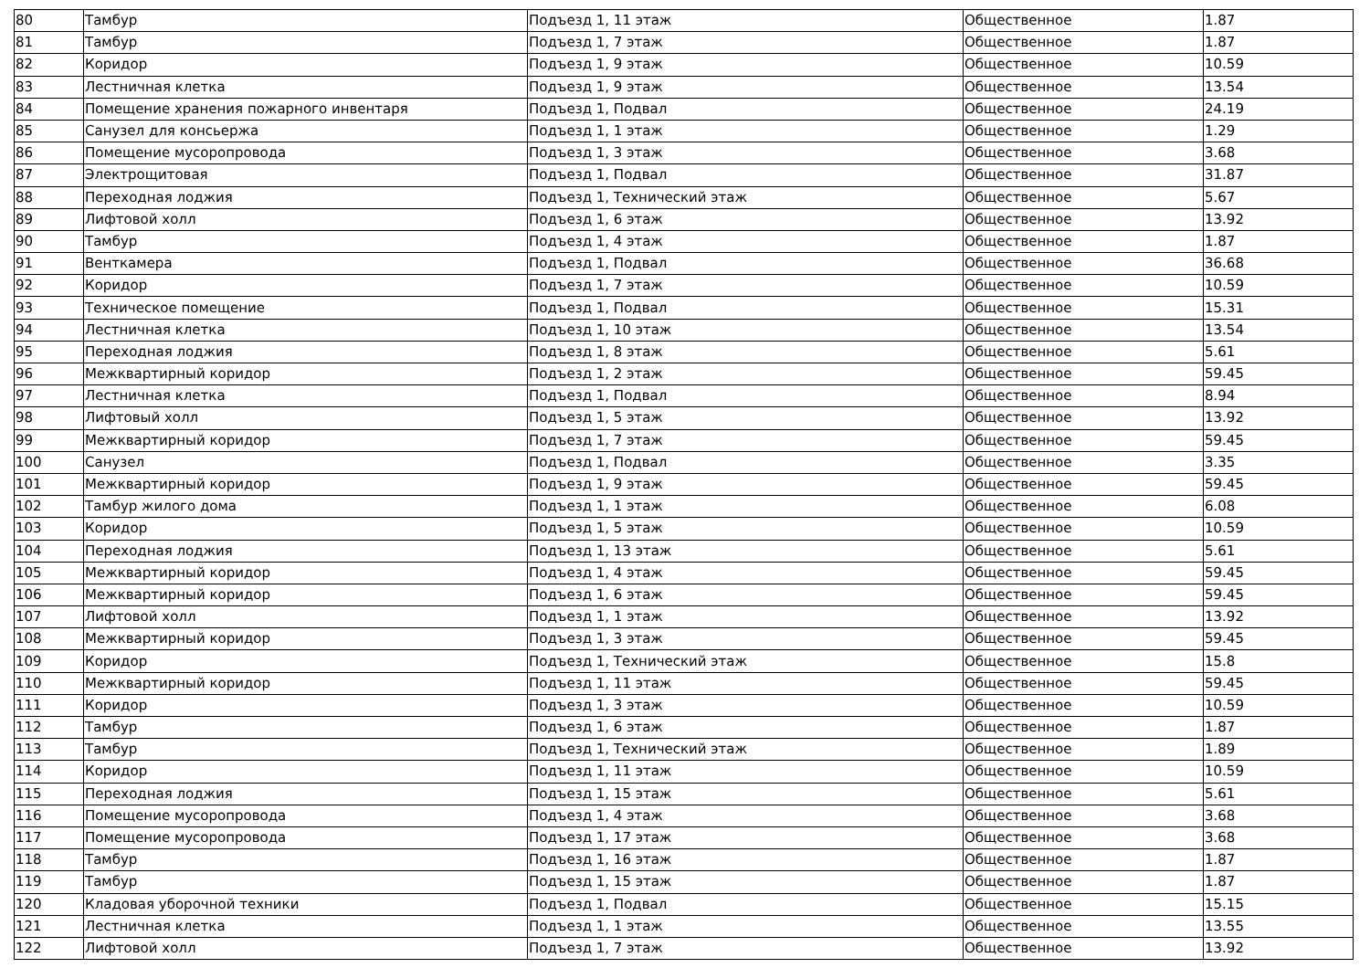| 80 | Тамбур | Подъезд 1, 11 этаж | Общественное | 1.87 |
| 81 | Тамбур | Подъезд 1, 7 этаж | Общественное | 1.87 |
| 82 | Коридор | Подъезд 1, 9 этаж | Общественное | 10.59 |
| 83 | Лестничная клетка | Подъезд 1, 9 этаж | Общественное | 13.54 |
| 84 | Помещение хранения пожарного инвентаря | Подъезд 1, Подвал | Общественное | 24.19 |
| 85 | Санузел для консьержа | Подъезд 1, 1 этаж | Общественное | 1.29 |
| 86 | Помещение мусоропровода | Подъезд 1, 3 этаж | Общественное | 3.68 |
| 87 | Электрощитовая | Подъезд 1, Подвал | Общественное | 31.87 |
| 88 | Переходная лоджия | Подъезд 1, Технический этаж | Общественное | 5.67 |
| 89 | Лифтовой холл | Подъезд 1, 6 этаж | Общественное | 13.92 |
| 90 | Тамбур | Подъезд 1, 4 этаж | Общественное | 1.87 |
| 91 | Венткамера | Подъезд 1, Подвал | Общественное | 36.68 |
| 92 | Коридор | Подъезд 1, 7 этаж | Общественное | 10.59 |
| 93 | Техническое помещение | Подъезд 1, Подвал | Общественное | 15.31 |
| 94 | Лестничная клетка | Подъезд 1, 10 этаж | Общественное | 13.54 |
| 95 | Переходная лоджия | Подъезд 1, 8 этаж | Общественное | 5.61 |
| 96 | Межквартирный коридор | Подъезд 1, 2 этаж | Общественное | 59.45 |
| 97 | Лестничная клетка | Подъезд 1, Подвал | Общественное | 8.94 |
| 98 | Лифтовый холл | Подъезд 1, 5 этаж | Общественное | 13.92 |
| 99 | Межквартирный коридор | Подъезд 1, 7 этаж | Общественное | 59.45 |
| 100 | Санузел | Подъезд 1, Подвал | Общественное | 3.35 |
| 101 | Межквартирный коридор | Подъезд 1, 9 этаж | Общественное | 59.45 |
| 102 | Тамбур жилого дома | Подъезд 1, 1 этаж | Общественное | 6.08 |
| 103 | Коридор | Подъезд 1, 5 этаж | Общественное | 10.59 |
| 104 | Переходная лоджия | Подъезд 1, 13 этаж | Общественное | 5.61 |
| 105 | Межквартирный коридор | Подъезд 1, 4 этаж | Общественное | 59.45 |
| 106 | Межквартирный коридор | Подъезд 1, 6 этаж | Общественное | 59.45 |
| 107 | Лифтовой холл | Подъезд 1, 1 этаж | Общественное | 13.92 |
| 108 | Межквартирный коридор | Подъезд 1, 3 этаж | Общественное | 59.45 |
| 109 | Коридор | Подъезд 1, Технический этаж | Общественное | 15.8 |
| 110 | Межквартирный коридор | Подъезд 1, 11 этаж | Общественное | 59.45 |
| 111 | Коридор | Подъезд 1, 3 этаж | Общественное | 10.59 |
| 112 | Тамбур | Подъезд 1, 6 этаж | Общественное | 1.87 |
| 113 | Тамбур | Подъезд 1, Технический этаж | Общественное | 1.89 |
| 114 | Коридор | Подъезд 1, 11 этаж | Общественное | 10.59 |
| 115 | Переходная лоджия | Подъезд 1, 15 этаж | Общественное | 5.61 |
| 116 | Помещение мусоропровода | Подъезд 1, 4 этаж | Общественное | 3.68 |
| 117 | Помещение мусоропровода | Подъезд 1, 17 этаж | Общественное | 3.68 |
| 118 | Тамбур | Подъезд 1, 16 этаж | Общественное | 1.87 |
| 119 | Тамбур | Подъезд 1, 15 этаж | Общественное | 1.87 |
| 120 | Кладовая уборочной техники | Подъезд 1, Подвал | Общественное | 15.15 |
| 121 | Лестничная клетка | Подъезд 1, 1 этаж | Общественное | 13.55 |
| 122 | Лифтовой холл | Подъезд 1, 7 этаж | Общественное | 13.92 |